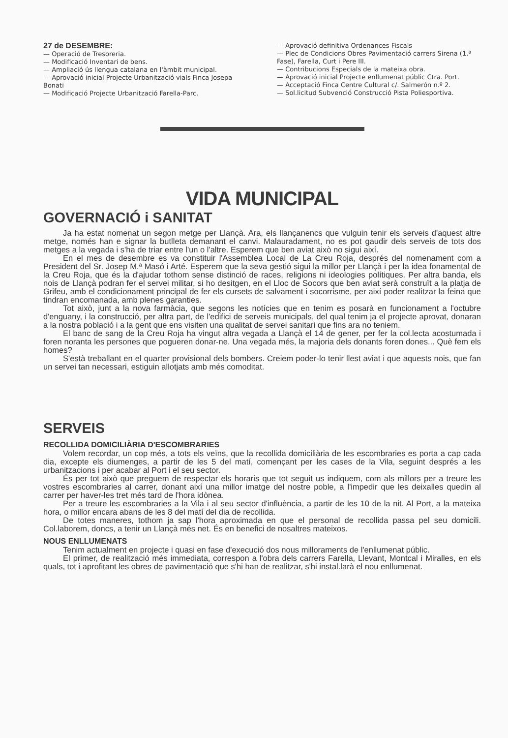27 de DESEMBRE:
— Operació de Tresoreria.
— Modificació Inventari de bens.
— Ampliació ús llengua catalana en l'àmbit municipal.
— Aprovació inicial Projecte Urbanització vials Finca Josepa Bonati
— Modificació Projecte Urbanització Farella-Parc.
— Aprovació definitiva Ordenances Fiscals
— Plec de Condicions Obres Pavimentació carrers Sirena (1.ª Fase), Farella, Curt i Pere III.
— Contribucions Especials de la mateixa obra.
— Aprovació inicial Projecte enllumenat públic Ctra. Port.
— Acceptació Finca Centre Cultural c/. Salmerón n.º 2.
— Sol.licitud Subvenció Construcció Pista Poliesportiva.
VIDA MUNICIPAL
GOVERNACIÓ i SANITAT
Ja ha estat nomenat un segon metge per Llançà. Ara, els llançanencs que vulguin tenir els serveis d'aquest altre metge, només han e signar la butlleta demanant el canvi. Malauradament, no es pot gaudir dels serveis de tots dos metges a la vegada i s'ha de triar entre l'un o l'altre. Esperem que ben aviat això no sigui així.
En el mes de desembre es va constituir l'Assemblea Local de La Creu Roja, després del nomenament com a President del Sr. Josep M.ª Masó i Arté. Esperem que la seva gestió sigui la millor per Llançà i per la idea fonamental de la Creu Roja, que és la d'ajudar tothom sense distinció de races, religions ni ideologies polítiques. Per altra banda, els nois de Llançà podran fer el servei militar, si ho desitgen, en el Lloc de Socors que ben aviat serà construït a la platja de Grifeu, amb el condicionament principal de fer els cursets de salvament i socorrisme, per així poder realitzar la feina que tindran encomanada, amb plenes garanties.
Tot això, junt a la nova farmàcia, que segons les notícies que en tenim es posarà en funcionament a l'octubre d'enguany, i la construcció, per altra part, de l'edifici de serveis municipals, del qual tenim ja el projecte aprovat, donaran a la nostra població i a la gent que ens visiten una qualitat de servei sanitari que fins ara no teniem.
El banc de sang de la Creu Roja ha vingut altra vegada a Llançà el 14 de gener, per fer la col.lecta acostumada i foren noranta les persones que pogueren donar-ne. Una vegada més, la majoria dels donants foren dones... Què fem els homes?
S'està treballant en el quarter provisional dels bombers. Creiem poder-lo tenir llest aviat i que aquests nois, que fan un servei tan necessari, estiguin allotjats amb més comoditat.
SERVEIS
RECOLLIDA DOMICILIÀRIA D'ESCOMBRARIES
Volem recordar, un cop més, a tots els veïns, que la recollida domiciliària de les escombraries es porta a cap cada dia, excepte els diumenges, a partir de les 5 del matí, començant per les cases de la Vila, seguint després a les urbanitzacions i per acabar al Port i el seu sector.
És per tot això que preguem de respectar els horaris que tot seguit us indiquem, com als millors per a treure les vostres escombraries al carrer, donant així una millor imatge del nostre poble, a l'impedir que les deixalles quedin al carrer per haver-les tret més tard de l'hora idònea.
Per a treure les escombraries a la Vila i al seu sector d'influència, a partir de les 10 de la nit. Al Port, a la mateixa hora, o millor encara abans de les 8 del matí del dia de recollida.
De totes maneres, tothom ja sap l'hora aproximada en que el personal de recollida passa pel seu domicili. Col.laborem, doncs, a tenir un Llançà més net. És en benefici de nosaltres mateixos.
NOUS ENLLUMENATS
Tenim actualment en projecte i quasi en fase d'execució dos nous milloraments de l'enllumenat públic.
El primer, de realització més immediata, correspon a l'obra dels carrers Farella, Llevant, Montcal i Miralles, en els quals, tot i aprofitant les obres de pavimentació que s'hi han de realitzar, s'hi instal.larà el nou enllumenat.